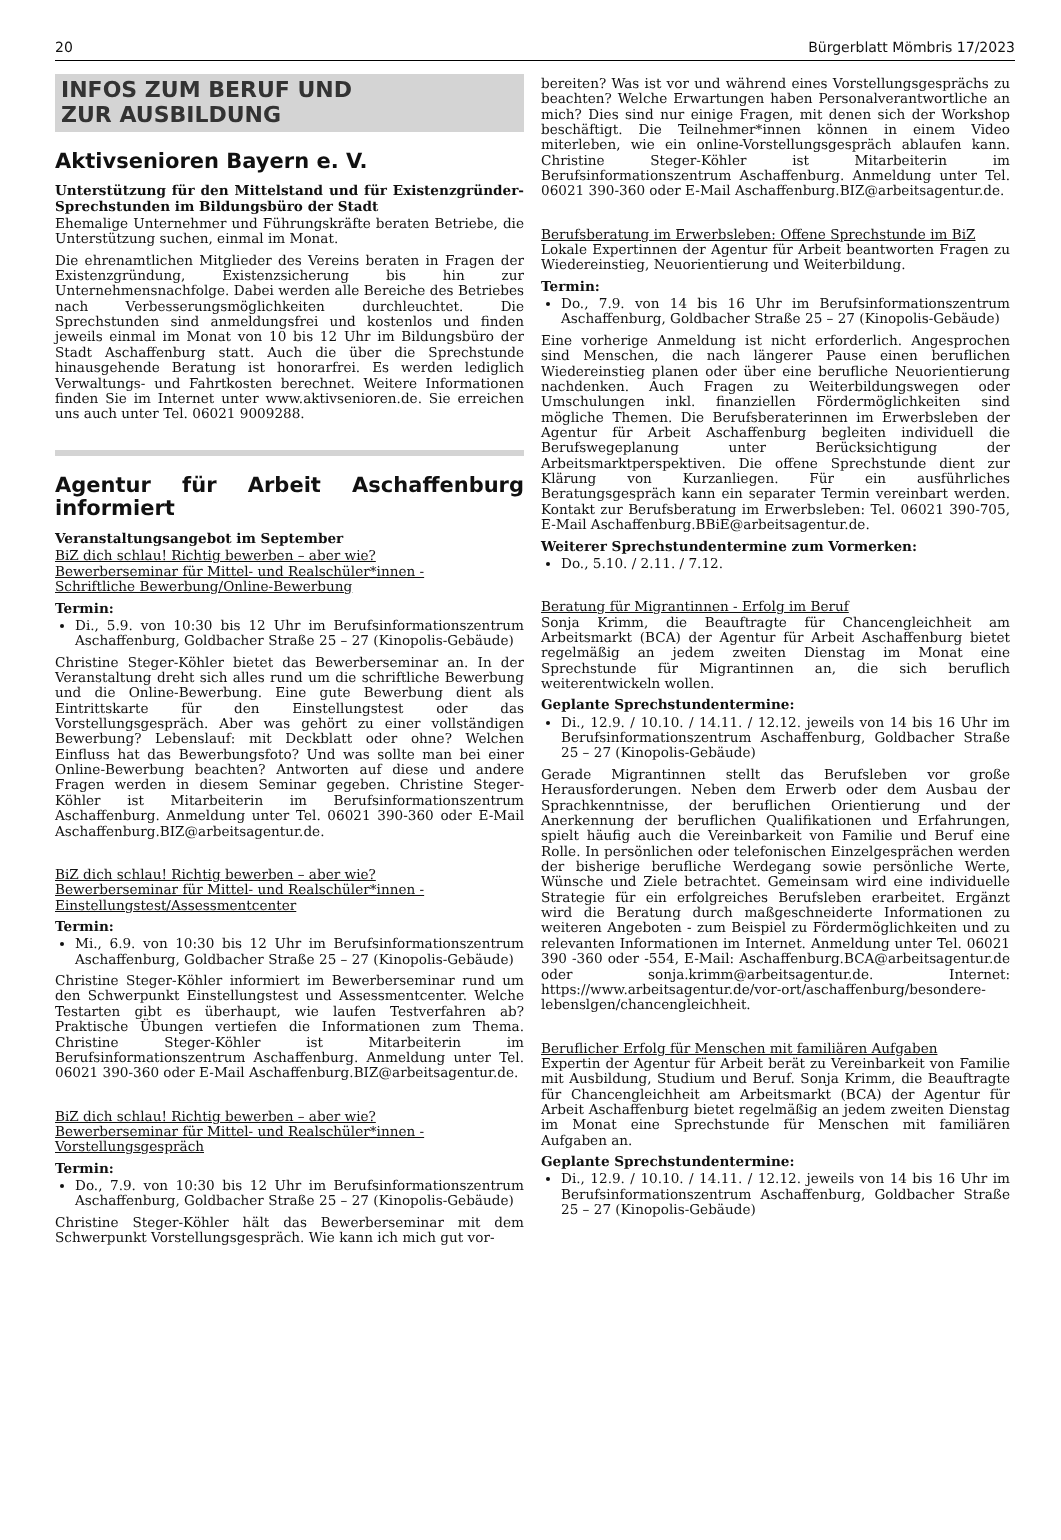20 Bürgerblatt Mömbris 17/2023
INFOS ZUM BERUF UND
ZUR AUSBILDUNG
Aktivsenioren Bayern e. V.
Unterstützung für den Mittelstand und für Existenzgründer-Sprechstunden im Bildungsbüro der Stadt
Ehemalige Unternehmer und Führungskräfte beraten Betriebe, die Unterstützung suchen, einmal im Monat.
Die ehrenamtlichen Mitglieder des Vereins beraten in Fragen der Existenzgründung, Existenzsicherung bis hin zur Unternehmensnachfolge. Dabei werden alle Bereiche des Betriebes nach Verbesserungsmöglichkeiten durchleuchtet. Die Sprechstunden sind anmeldungsfrei und kostenlos und finden jeweils einmal im Monat von 10 bis 12 Uhr im Bildungsbüro der Stadt Aschaffenburg statt. Auch die über die Sprechstunde hinausgehende Beratung ist honorarfrei. Es werden lediglich Verwaltungs- und Fahrtkosten berechnet. Weitere Informationen finden Sie im Internet unter www.aktivsenioren.de. Sie erreichen uns auch unter Tel. 06021 9009288.
Agentur für Arbeit Aschaffenburg informiert
Veranstaltungsangebot im September
BiZ dich schlau! Richtig bewerben – aber wie?
Bewerberseminar für Mittel- und Realschüler*innen -
Schriftliche Bewerbung/Online-Bewerbung
Termin:
Di., 5.9. von 10:30 bis 12 Uhr im Berufsinformationszentrum Aschaffenburg, Goldbacher Straße 25 – 27 (Kinopolis-Gebäude)
Christine Steger-Köhler bietet das Bewerberseminar an. In der Veranstaltung dreht sich alles rund um die schriftliche Bewerbung und die Online-Bewerbung. Eine gute Bewerbung dient als Eintrittskarte für den Einstellungstest oder das Vorstellungsgespräch. Aber was gehört zu einer vollständigen Bewerbung? Lebenslauf: mit Deckblatt oder ohne? Welchen Einfluss hat das Bewerbungsfoto? Und was sollte man bei einer Online-Bewerbung beachten? Antworten auf diese und andere Fragen werden in diesem Seminar gegeben. Christine Steger-Köhler ist Mitarbeiterin im Berufsinformationszentrum Aschaffenburg. Anmeldung unter Tel. 06021 390-360 oder E-Mail Aschaffenburg.BIZ@arbeitsagentur.de.
BiZ dich schlau! Richtig bewerben – aber wie?
Bewerberseminar für Mittel- und Realschüler*innen -
Einstellungstest/Assessmentcenter
Termin:
Mi., 6.9. von 10:30 bis 12 Uhr im Berufsinformationszentrum Aschaffenburg, Goldbacher Straße 25 – 27 (Kinopolis-Gebäude)
Christine Steger-Köhler informiert im Bewerberseminar rund um den Schwerpunkt Einstellungstest und Assessmentcenter. Welche Testarten gibt es überhaupt, wie laufen Testverfahren ab? Praktische Übungen vertiefen die Informationen zum Thema. Christine Steger-Köhler ist Mitarbeiterin im Berufsinformationszentrum Aschaffenburg. Anmeldung unter Tel. 06021 390-360 oder E-Mail Aschaffenburg.BIZ@arbeitsagentur.de.
BiZ dich schlau! Richtig bewerben – aber wie?
Bewerberseminar für Mittel- und Realschüler*innen -
Vorstellungsgespräch
Termin:
Do., 7.9. von 10:30 bis 12 Uhr im Berufsinformationszentrum Aschaffenburg, Goldbacher Straße 25 – 27 (Kinopolis-Gebäude)
Christine Steger-Köhler hält das Bewerberseminar mit dem Schwerpunkt Vorstellungsgespräch. Wie kann ich mich gut vor-
bereiten? Was ist vor und während eines Vorstellungsgesprächs zu beachten? Welche Erwartungen haben Personalverantwortliche an mich? Dies sind nur einige Fragen, mit denen sich der Workshop beschäftigt. Die Teilnehmer*innen können in einem Video miterleben, wie ein online-Vorstellungsgespräch ablaufen kann. Christine Steger-Köhler ist Mitarbeiterin im Berufsinformationszentrum Aschaffenburg. Anmeldung unter Tel. 06021 390-360 oder E-Mail Aschaffenburg.BIZ@arbeitsagentur.de.
Berufsberatung im Erwerbsleben: Offene Sprechstunde im BiZ
Lokale Expertinnen der Agentur für Arbeit beantworten Fragen zu Wiedereinstieg, Neuorientierung und Weiterbildung.
Termin:
Do., 7.9. von 14 bis 16 Uhr im Berufsinformationszentrum Aschaffenburg, Goldbacher Straße 25 – 27 (Kinopolis-Gebäude)
Eine vorherige Anmeldung ist nicht erforderlich. Angesprochen sind Menschen, die nach längerer Pause einen beruflichen Wiedereinstieg planen oder über eine berufliche Neuorientierung nachdenken. Auch Fragen zu Weiterbildungswegen oder Umschulungen inkl. finanziellen Fördermöglichkeiten sind mögliche Themen. Die Berufsberaterinnen im Erwerbsleben der Agentur für Arbeit Aschaffenburg begleiten individuell die Berufswegeplanung unter Berücksichtigung der Arbeitsmarktperspektiven. Die offene Sprechstunde dient zur Klärung von Kurzanliegen. Für ein ausführliches Beratungsgespräch kann ein separater Termin vereinbart werden. Kontakt zur Berufsberatung im Erwerbsleben: Tel. 06021 390-705, E-Mail Aschaffenburg.BBiE@arbeitsagentur.de.
Weiterer Sprechstundentermine zum Vormerken:
Do., 5.10. / 2.11. / 7.12.
Beratung für Migrantinnen - Erfolg im Beruf
Sonja Krimm, die Beauftragte für Chancengleichheit am Arbeitsmarkt (BCA) der Agentur für Arbeit Aschaffenburg bietet regelmäßig an jedem zweiten Dienstag im Monat eine Sprechstunde für Migrantinnen an, die sich beruflich weiterentwickeln wollen.
Geplante Sprechstundentermine:
Di., 12.9. / 10.10. / 14.11. / 12.12. jeweils von 14 bis 16 Uhr im Berufsinformationszentrum Aschaffenburg, Goldbacher Straße 25 – 27 (Kinopolis-Gebäude)
Gerade Migrantinnen stellt das Berufsleben vor große Herausforderungen. Neben dem Erwerb oder dem Ausbau der Sprachkenntnisse, der beruflichen Orientierung und der Anerkennung der beruflichen Qualifikationen und Erfahrungen, spielt häufig auch die Vereinbarkeit von Familie und Beruf eine Rolle. In persönlichen oder telefonischen Einzelgesprächen werden der bisherige berufliche Werdegang sowie persönliche Werte, Wünsche und Ziele betrachtet. Gemeinsam wird eine individuelle Strategie für ein erfolgreiches Berufsleben erarbeitet. Ergänzt wird die Beratung durch maßgeschneiderte Informationen zu weiteren Angeboten - zum Beispiel zu Fördermöglichkeiten und zu relevanten Informationen im Internet. Anmeldung unter Tel. 06021 390 -360 oder -554, E-Mail: Aschaffenburg.BCA@arbeitsagentur.de oder sonja.krimm@arbeitsagentur.de. Internet: https://www.arbeitsagentur.de/vor-ort/aschaffenburg/besondere-lebenslgen/chancengleichheit.
Beruflicher Erfolg für Menschen mit familiären Aufgaben
Expertin der Agentur für Arbeit berät zu Vereinbarkeit von Familie mit Ausbildung, Studium und Beruf. Sonja Krimm, die Beauftragte für Chancengleichheit am Arbeitsmarkt (BCA) der Agentur für Arbeit Aschaffenburg bietet regelmäßig an jedem zweiten Dienstag im Monat eine Sprechstunde für Menschen mit familiären Aufgaben an.
Geplante Sprechstundentermine:
Di., 12.9. / 10.10. / 14.11. / 12.12. jeweils von 14 bis 16 Uhr im Berufsinformationszentrum Aschaffenburg, Goldbacher Straße 25 – 27 (Kinopolis-Gebäude)